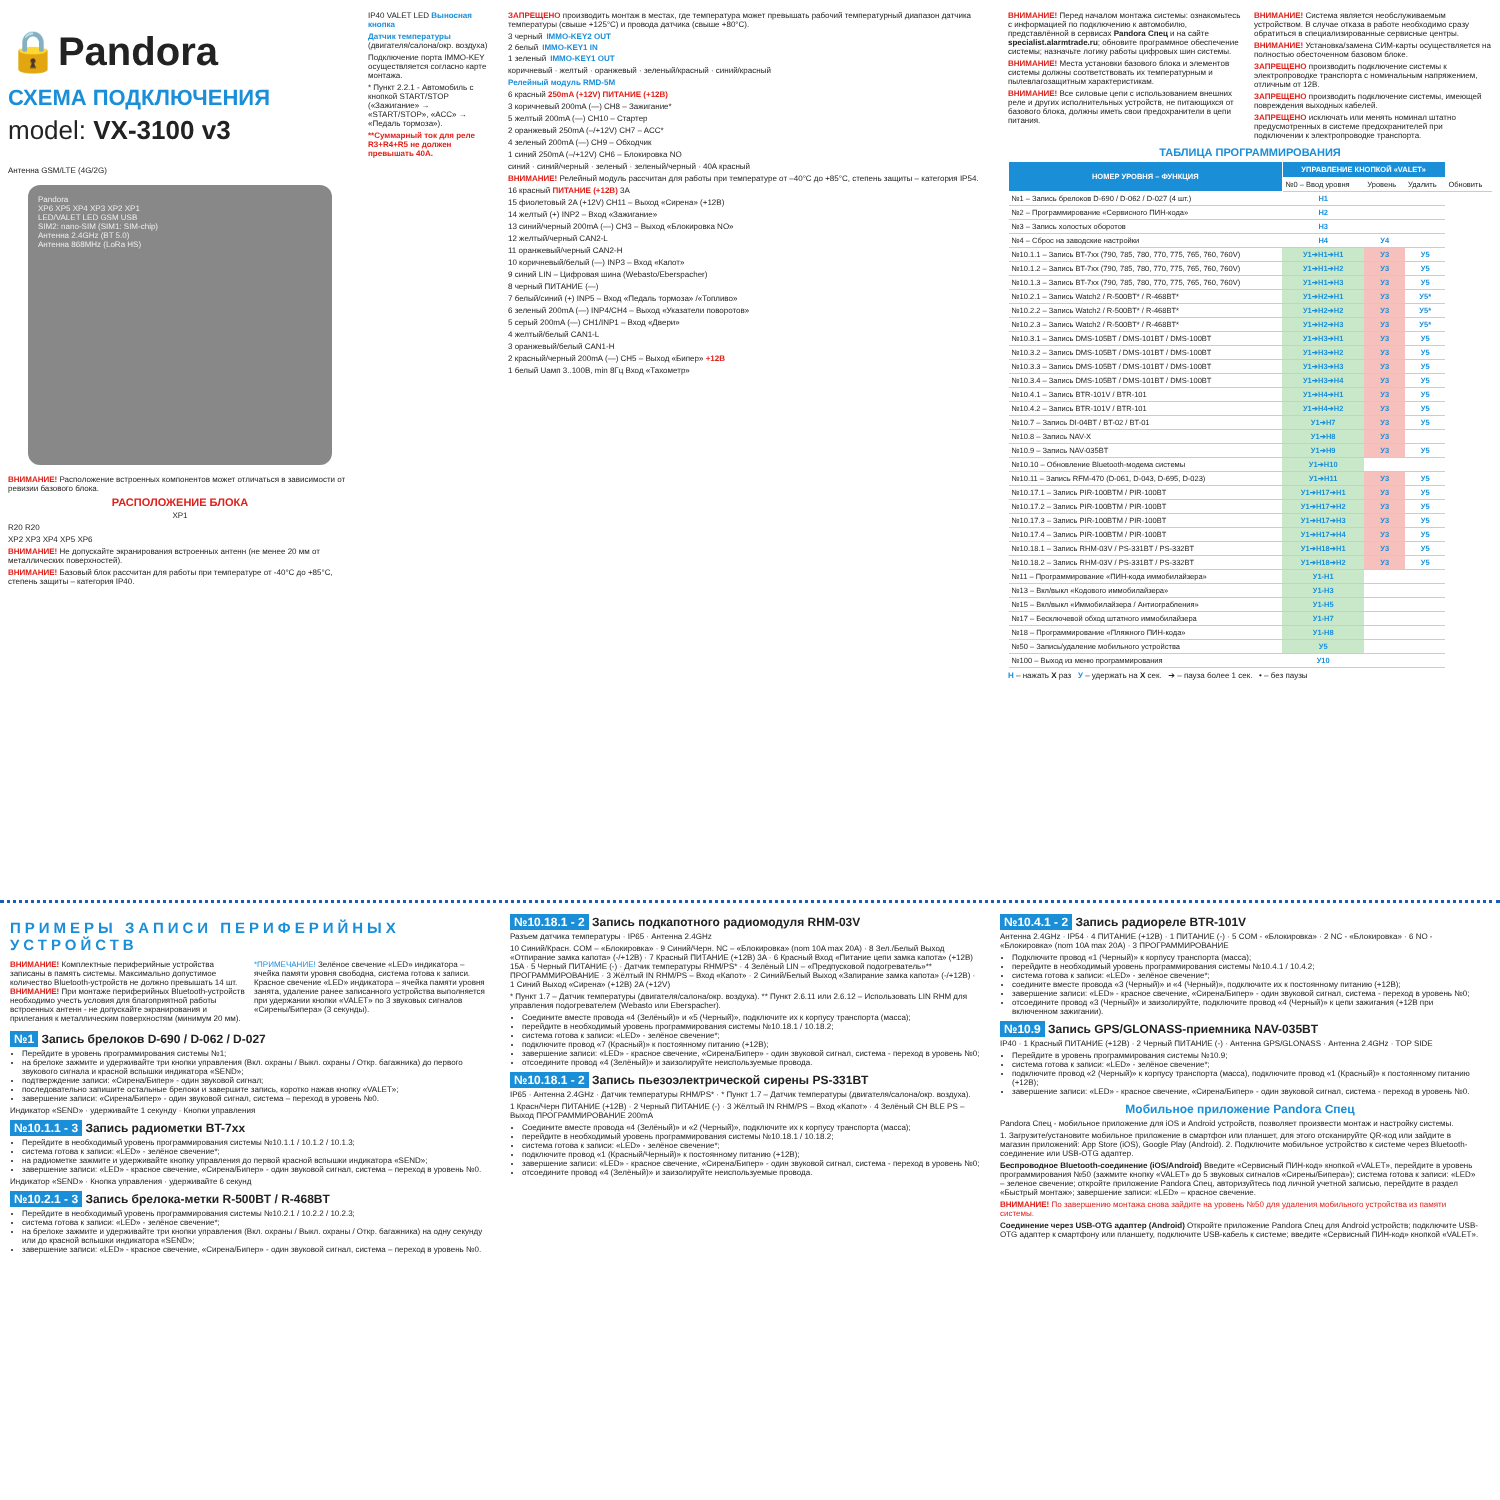🔒Pandora
СХЕМА ПОДКЛЮЧЕНИЯ
model: VX-3100 v3
Антенна GSM/LTE (4G/2G)
Pandora
XP6 XP5 XP4 XP3 XP2 XP1
LED/VALET LED GSM USB
SIM2: nano-SIM (SIM1: SIM-chip)
Антенна 2.4GHz (BT 5.0)
Антенна 868MHz (LoRa HS)
ВНИМАНИЕ! Расположение встроенных компонентов может отличаться в зависимости от ревизии базового блока.
РАСПОЛОЖЕНИЕ БЛОКА
XP1
R20 R20
XP2 XP3 XP4 XP5 XP6
ВНИМАНИЕ! Не допускайте экранирования встроенных антенн (не менее 20 мм от металлических поверхностей).
ВНИМАНИЕ! Базовый блок рассчитан для работы при температуре от -40°C до +85°C, степень защиты – категория IP40.
IP40 VALET LED Выносная кнопка
Датчик температуры (двигателя/салона/окр. воздуха)
Подключение порта IMMO-KEY осуществляется согласно карте монтажа.
* Пункт 2.2.1 - Автомобиль с кнопкой START/STOP («Зажигание» → «START/STOP», «ACC» → «Педаль тормоза»).
**Суммарный ток для реле R3+R4+R5 не должен превышать 40A.
ЗАПРЕЩЕНО производить монтаж в местах, где температура может превышать рабочий температурный диапазон датчика температуры (свыше +125°C) и провода датчика (свыше +80°C).
3 черный IMMO-KEY2 OUT
2 белый IMMO-KEY1 IN
1 зеленый IMMO-KEY1 OUT
коричневый · желтый · оранжевый · зеленый/красный · синий/красный
Релейный модуль RMD-5M
6 красный 250mA (+12V) ПИТАНИЕ (+12В)
3 коричневый 200mA (—) CH8 – Зажигание*
5 желтый 200mA (—) CH10 – Стартер
2 оранжевый 250mA (–/+12V) CH7 – ACC*
4 зеленый 200mA (—) CH9 – Обходчик
1 синий 250mA (–/+12V) CH6 – Блокировка NO
синий · синий/черный · зеленый · зеленый/черный · 40A красный
ВНИМАНИЕ! Релейный модуль рассчитан для работы при температуре от –40°C до +85°C, степень защиты – категория IP54.
16 красный ПИТАНИЕ (+12В) 3A
15 фиолетовый 2A (+12V) CH11 – Выход «Сирена» (+12В)
14 желтый (+) INP2 – Вход «Зажигание»
13 синий/черный 200mA (—) CH3 – Выход «Блокировка NO»
12 желтый/черный CAN2-L
11 оранжевый/черный CAN2-H
10 коричневый/белый (—) INP3 – Вход «Капот»
9 синий LIN – Цифровая шина (Webasto/Eberspacher)
8 черный ПИТАНИЕ (—)
7 белый/синий (+) INP5 – Вход «Педаль тормоза» /«Топливо»
6 зеленый 200mA (—) INP4/CH4 – Выход «Указатели поворотов»
5 серый 200mA (—) CH1/INP1 – Вход «Двери»
4 желтый/белый CAN1-L
3 оранжевый/белый CAN1-H
2 красный/черный 200mA (—) CH5 – Выход «Бипер» +12В
1 белый Uамп 3..100В, min 8Гц Вход «Тахометр»
ВНИМАНИЕ! Перед началом монтажа системы: ознакомьтесь с информацией по подключению к автомобилю, представлённой в сервисах Pandora Спец и на сайте specialist.alarmtrade.ru; обновите программное обеспечение системы; назначьте логику работы цифровых шин системы.
ВНИМАНИЕ! Места установки базового блока и элементов системы должны соответствовать их температурным и пылевлагозащитным характеристикам.
ВНИМАНИЕ! Все силовые цепи с использованием внешних реле и других исполнительных устройств, не питающихся от базового блока, должны иметь свои предохранители в цепи питания.
ВНИМАНИЕ! Система является необслуживаемым устройством. В случае отказа в работе необходимо сразу обратиться в специализированные сервисные центры.
ВНИМАНИЕ! Установка/замена СИМ-карты осуществляется на полностью обесточенном базовом блоке.
ЗАПРЕЩЕНО производить подключение системы к электропроводке транспорта с номинальным напряжением, отличным от 12В.
ЗАПРЕЩЕНО производить подключение системы, имеющей повреждения выходных кабелей.
ЗАПРЕЩЕНО исключать или менять номинал штатно предусмотренных в системе предохранителей при подключении к электропроводке транспорта.
ТАБЛИЦА ПРОГРАММИРОВАНИЯ
| НОМЕР УРОВНЯ – ФУНКЦИЯ | УПРАВЛЕНИЕ КНОПКОЙ «VALET» | | | |
| --- | --- | --- | --- | --- |
| | №0 – Ввод уровня | Уровень | Удалить | Обновить |
| №1 – Запись брелоков D-690 / D-062 / D-027 (4 шт.) | Н1 | | | |
| №2 – Программирование «Сервисного ПИН-кода» | Н2 | | | |
| №3 – Запись холостых оборотов | Н3 | | | |
| №4 – Сброс на заводские настройки | Н4 | У4 | | |
| №10.1.1 – Запись BT-7xx (790, 785, 780, 770, 775, 765, 760, 760V) | У1➔Н1➔Н1 | У3 | У5 | |
| №10.1.2 – Запись BT-7xx (790, 785, 780, 770, 775, 765, 760, 760V) | У1➔Н1➔Н2 | У3 | У5 | |
| №10.1.3 – Запись BT-7xx (790, 785, 780, 770, 775, 765, 760, 760V) | У1➔Н1➔Н3 | У3 | У5 | |
| №10.2.1 – Запись Watch2 / R-500BT* / R-468BT* | У1➔Н2➔Н1 | У3 | У5* | |
| №10.2.2 – Запись Watch2 / R-500BT* / R-468BT* | У1➔Н2➔Н2 | У3 | У5* | |
| №10.2.3 – Запись Watch2 / R-500BT* / R-468BT* | У1➔Н2➔Н3 | У3 | У5* | |
| №10.3.1 – Запись DMS-105BT / DMS-101BT / DMS-100BT | У1➔Н3➔Н1 | У3 | У5 | |
| №10.3.2 – Запись DMS-105BT / DMS-101BT / DMS-100BT | У1➔Н3➔Н2 | У3 | У5 | |
| №10.3.3 – Запись DMS-105BT / DMS-101BT / DMS-100BT | У1➔Н3➔Н3 | У3 | У5 | |
| №10.3.4 – Запись DMS-105BT / DMS-101BT / DMS-100BT | У1➔Н3➔Н4 | У3 | У5 | |
| №10.4.1 – Запись BTR-101V / BTR-101 | У1➔Н4➔Н1 | У3 | У5 | |
| №10.4.2 – Запись BTR-101V / BTR-101 | У1➔Н4➔Н2 | У3 | У5 | |
| №10.7 – Запись DI-04BT / BT-02 / BT-01 | У1➔Н7 | У3 | У5 | |
| №10.8 – Запись NAV-X | У1➔Н8 | У3 | | |
| №10.9 – Запись NAV-035BT | У1➔Н9 | У3 | У5 | |
| №10.10 – Обновление Bluetooth-модема системы | У1➔Н10 | | | |
| №10.11 – Запись RFM-470 (D-061, D-043, D-695, D-023) | У1➔Н11 | У3 | У5 | |
| №10.17.1 – Запись PIR-100BTM / PIR-100BT | У1➔Н17➔Н1 | У3 | У5 | |
| №10.17.2 – Запись PIR-100BTM / PIR-100BT | У1➔Н17➔Н2 | У3 | У5 | |
| №10.17.3 – Запись PIR-100BTM / PIR-100BT | У1➔Н17➔Н3 | У3 | У5 | |
| №10.17.4 – Запись PIR-100BTM / PIR-100BT | У1➔Н17➔Н4 | У3 | У5 | |
| №10.18.1 – Запись RHM-03V / PS-331BT / PS-332BT | У1➔Н18➔Н1 | У3 | У5 | |
| №10.18.2 – Запись RHM-03V / PS-331BT / PS-332BT | У1➔Н18➔Н2 | У3 | У5 | |
| №11 – Программирование «ПИН-кода иммобилайзера» | У1-Н1 | | | |
| №13 – Вкл/выкл «Кодового иммобилайзера» | У1-Н3 | | | |
| №15 – Вкл/выкл «Иммобилайзера / Антиограбления» | У1-Н5 | | | |
| №17 – Бесключевой обход штатного иммобилайзера | У1-Н7 | | | |
| №18 – Программирование «Пляжного ПИН-кода» | У1-Н8 | | | |
| №50 – Запись/удаление мобильного устройства | У5 | | | |
| №100 – Выход из меню программирования | У10 | | | |
Н – нажать X раз У – удержать на X сек. ➔ – пауза более 1 сек. • – без паузы
ПРИМЕРЫ ЗАПИСИ ПЕРИФЕРИЙНЫХ УСТРОЙСТВ
ВНИМАНИЕ! Комплектные периферийные устройства записаны в память системы. Максимально допустимое количество Bluetooth-устройств не должно превышать 14 шт.
ВНИМАНИЕ! При монтаже периферийных Bluetooth-устройств необходимо учесть условия для благоприятной работы встроенных антенн - не допускайте экранирования и прилегания к металлическим поверхностям (минимум 20 мм).
*ПРИМЕЧАНИЕ! Зелёное свечение «LED» индикатора – ячейка памяти уровня свободна, система готова к записи. Красное свечение «LED» индикатора – ячейка памяти уровня занята, удаление ранее записанного устройства выполняется при удержании кнопки «VALET» по 3 звуковых сигналов «Сирены/Бипера» (3 секунды).
№1 Запись брелоков D-690 / D-062 / D-027
Перейдите в уровень программирования системы №1;
на брелоке зажмите и удерживайте три кнопки управления (Вкл. охраны / Выкл. охраны / Откр. багажника) до первого звукового сигнала и красной вспышки индикатора «SEND»;
подтверждение записи: «Сирена/Бипер» - один звуковой сигнал;
последовательно запишите остальные брелоки и завершите запись, коротко нажав кнопку «VALET»;
завершение записи: «Сирена/Бипер» - один звуковой сигнал, система – переход в уровень №0.
Индикатор «SEND» · удерживайте 1 секунду · Кнопки управления
№10.1.1 - 3 Запись радиометки BT-7xx
Перейдите в необходимый уровень программирования системы №10.1.1 / 10.1.2 / 10.1.3;
система готова к записи: «LED» - зелёное свечение*;
на радиометке зажмите и удерживайте кнопку управления до первой красной вспышки индикатора «SEND»;
завершение записи: «LED» - красное свечение, «Сирена/Бипер» - один звуковой сигнал, система – переход в уровень №0.
Индикатор «SEND» · Кнопка управления · удерживайте 6 секунд
№10.2.1 - 3 Запись брелока-метки R-500BT / R-468BT
Перейдите в необходимый уровень программирования системы №10.2.1 / 10.2.2 / 10.2.3;
система готова к записи: «LED» - зелёное свечение*;
на брелоке зажмите и удерживайте три кнопки управления (Вкл. охраны / Выкл. охраны / Откр. багажника) на одну секунду или до красной вспышки индикатора «SEND»;
завершение записи: «LED» - красное свечение, «Сирена/Бипер» - один звуковой сигнал, система – переход в уровень №0.
№10.18.1 - 2 Запись подкапотного радиомодуля RHM-03V
Разъем датчика температуры · IP65 · Антенна 2.4GHz
10 Синий/Красн. COM – «Блокировка» · 9 Синий/Черн. NC – «Блокировка» (nom 10A max 20A) · 8 Зел./Белый Выход «Отпирание замка капота» (-/+12В) · 7 Красный ПИТАНИЕ (+12В) 3A · 6 Красный Вход «Питание цепи замка капота» (+12В) 15A · 5 Черный ПИТАНИЕ (-) · Датчик температуры RHM/PS* · 4 Зелёный LIN – «Предпусковой подогреватель»** ПРОГРАММИРОВАНИЕ · 3 Жёлтый IN RHM/PS – Вход «Капот» · 2 Синий/Белый Выход «Запирание замка капота» (-/+12В) · 1 Синий Выход «Сирена» (+12В) 2A (+12V)
* Пункт 1.7 – Датчик температуры (двигателя/салона/окр. воздуха). ** Пункт 2.6.11 или 2.6.12 – Использовать LIN RHM для управления подогревателем (Webasto или Eberspacher).
Соедините вместе провода «4 (Зелёный)» и «5 (Черный)», подключите их к корпусу транспорта (масса);
перейдите в необходимый уровень программирования системы №10.18.1 / 10.18.2;
система готова к записи: «LED» - зелёное свечение*;
подключите провод «7 (Красный)» к постоянному питанию (+12В);
завершение записи: «LED» - красное свечение, «Сирена/Бипер» - один звуковой сигнал, система - переход в уровень №0;
отсоедините провод «4 (Зелёный)» и заизолируйте неиспользуемые провода.
№10.18.1 - 2 Запись пьезоэлектрической сирены PS-331BT
IP65 · Антенна 2.4GHz · Датчик температуры RHM/PS* · * Пункт 1.7 – Датчик температуры (двигателя/салона/окр. воздуха).
1 Красн/Черн ПИТАНИЕ (+12В) · 2 Черный ПИТАНИЕ (-) · 3 Жёлтый IN RHM/PS – Вход «Капот» · 4 Зелёный CH BLE PS – Выход ПРОГРАММИРОВАНИЕ 200mA
Соедините вместе провода «4 (Зелёный)» и «2 (Черный)», подключите их к корпусу транспорта (масса);
перейдите в необходимый уровень программирования системы №10.18.1 / 10.18.2;
система готова к записи: «LED» - зелёное свечение*;
подключите провод «1 (Красный/Черный)» к постоянному питанию (+12В);
завершение записи: «LED» - красное свечение, «Сирена/Бипер» - один звуковой сигнал, система - переход в уровень №0;
отсоедините провод «4 (Зелёный)» и заизолируйте неиспользуемые провода.
№10.4.1 - 2 Запись радиореле BTR-101V
Антенна 2.4GHz · IP54 · 4 ПИТАНИЕ (+12В) · 1 ПИТАНИЕ (-) · 5 COM - «Блокировка» · 2 NC - «Блокировка» · 6 NO - «Блокировка» (nom 10A max 20A) · 3 ПРОГРАММИРОВАНИЕ
Подключите провод «1 (Черный)» к корпусу транспорта (масса);
перейдите в необходимый уровень программирования системы №10.4.1 / 10.4.2;
система готова к записи: «LED» - зелёное свечение*;
соедините вместе провода «3 (Черный)» и «4 (Черный)», подключите их к постоянному питанию (+12В);
завершение записи: «LED» - красное свечение, «Сирена/Бипер» - один звуковой сигнал, система - переход в уровень №0;
отсоедините провод «3 (Черный)» и заизолируйте, подключите провод «4 (Черный)» к цепи зажигания (+12В при включенном зажигании).
№10.9 Запись GPS/GLONASS-приемника NAV-035BT
IP40 · 1 Красный ПИТАНИЕ (+12В) · 2 Черный ПИТАНИЕ (-) · Антенна GPS/GLONASS · Антенна 2.4GHz · TOP SIDE
Перейдите в уровень программирования системы №10.9;
система готова к записи: «LED» - зелёное свечение*;
подключите провод «2 (Черный)» к корпусу транспорта (масса), подключите провод «1 (Красный)» к постоянному питанию (+12В);
завершение записи: «LED» - красное свечение, «Сирена/Бипер» - один звуковой сигнал, система - переход в уровень №0.
Мобильное приложение Pandora Спец
Pandora Спец - мобильное приложение для iOS и Android устройств, позволяет произвести монтаж и настройку системы.
1. Загрузите/установите мобильное приложение в смартфон или планшет, для этого отсканируйте QR-код или зайдите в магазин приложений: App Store (iOS), Google Play (Android). 2. Подключите мобильное устройство к системе через Bluetooth-соединение или USB-OTG адаптер.
Беспроводное Bluetooth-соединение (iOS/Android) Введите «Сервисный ПИН-код» кнопкой «VALET», перейдите в уровень программирования №50 (зажмите кнопку «VALET» до 5 звуковых сигналов «Сирены/Бипера»); система готова к записи: «LED» – зеленое свечение; откройте приложение Pandora Спец, авторизуйтесь под личной учетной записью, перейдите в раздел «Быстрый монтаж»; завершение записи: «LED» – красное свечение.
ВНИМАНИЕ! По завершению монтажа снова зайдите на уровень №50 для удаления мобильного устройства из памяти системы.
Соединение через USB-OTG адаптер (Android) Откройте приложение Pandora Спец для Android устройств; подключите USB-OTG адаптер к смартфону или планшету, подключите USB-кабель к системе; введите «Сервисный ПИН-код» кнопкой «VALET».